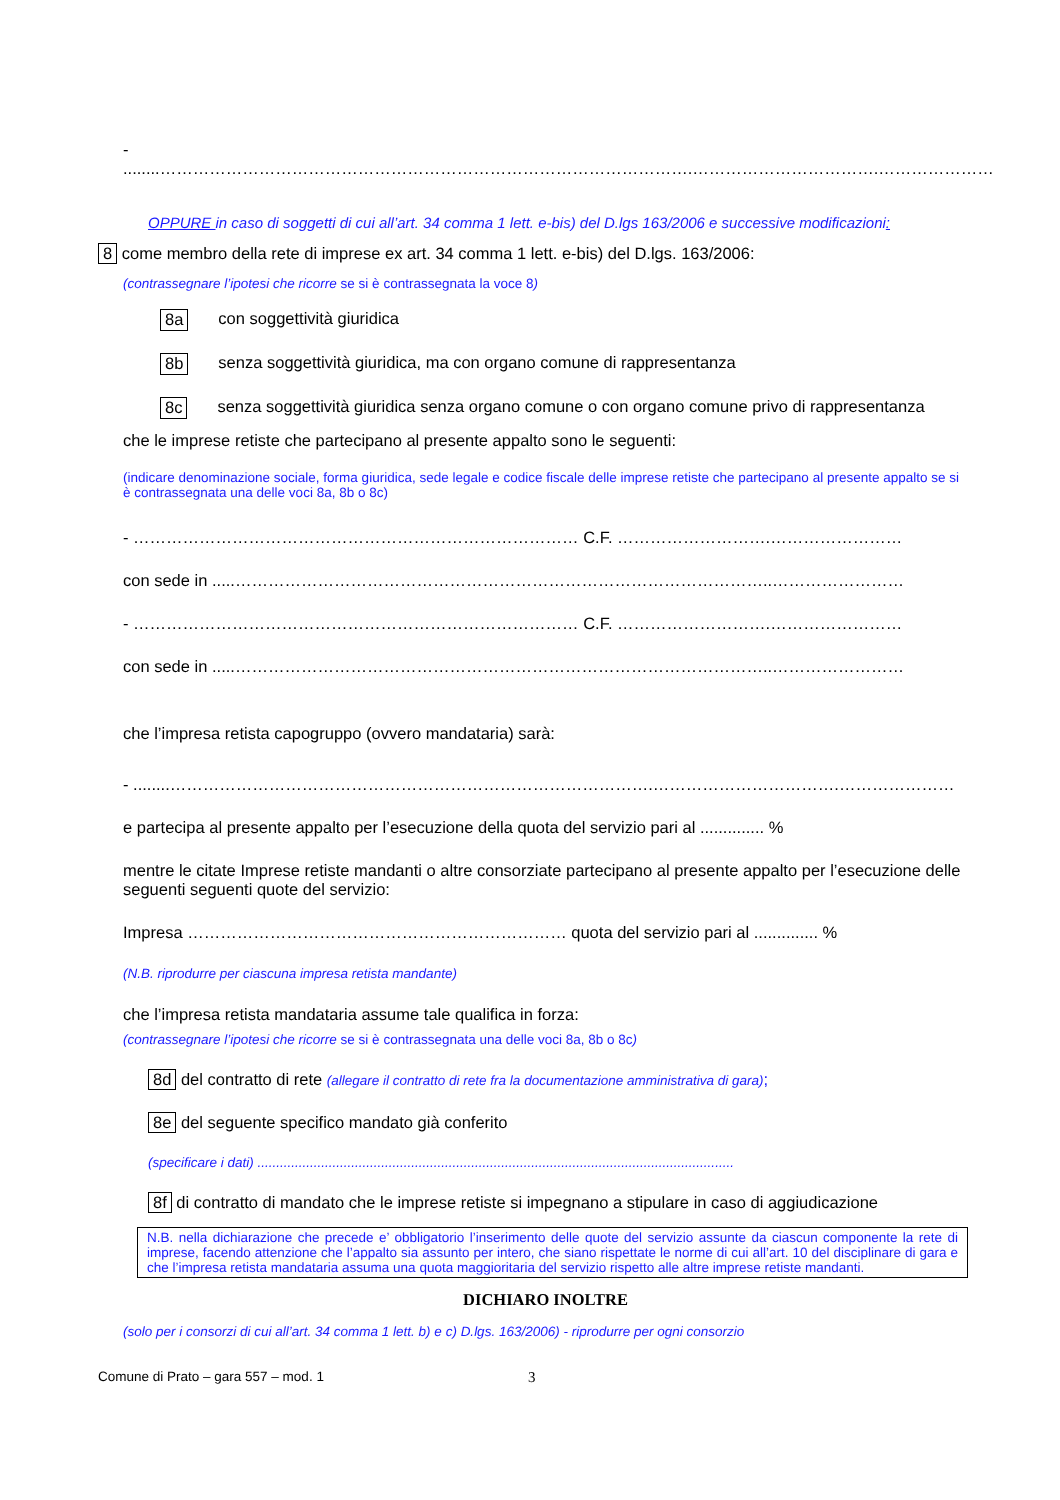- ........…………………………………………………………………………………….…………………………….…………………
OPPURE in caso di soggetti di cui all’art. 34 comma 1 lett. e-bis) del D.lgs 163/2006 e successive modificazioni:
8 come membro della rete di imprese ex art. 34 comma 1 lett. e-bis) del D.lgs. 163/2006:
(contrassegnare l’ipotesi che ricorre se si è contrassegnata la voce 8)
8a con soggettività giuridica
8b senza soggettività giuridica, ma con organo comune di rappresentanza
8c senza soggettività giuridica senza organo comune o con organo comune privo di rappresentanza
che le imprese retiste che partecipano al presente appalto sono le seguenti:
(indicare denominazione sociale, forma giuridica, sede legale e codice fiscale delle imprese retiste che partecipano al presente appalto se si è contrassegnata una delle voci 8a, 8b o 8c)
- ……………………………………………………………………… C.F. ……………………….……………………
con sede in .....……………………………………………………………………………………..……………………
- ……………………………………………………………………… C.F. ……………………….……………………
con sede in .....……………………………………………………………………………………..……………………
che l’impresa retista capogruppo (ovvero mandataria) sarà:
- ........…………………………………………………………………………….…………………………….…………………
e partecipa al presente appalto per l’esecuzione della quota del servizio pari al .............. %
mentre le citate Imprese retiste mandanti o altre consorziate partecipano al presente appalto per l’esecuzione delle seguenti seguenti quote del servizio:
Impresa …………………………………………………………… quota del servizio pari al .............. %
(N.B. riprodurre per ciascuna impresa retista mandante)
che l’impresa retista mandataria assume tale qualifica in forza:
(contrassegnare l’ipotesi che ricorre se si è contrassegnata una delle voci 8a, 8b o 8c)
8d del contratto di rete (allegare il contratto di rete fra la documentazione amministrativa di gara);
8e del seguente specifico mandato già conferito
(specificare i dati) ...............................................................................................................................
8f di contratto di mandato che le imprese retiste si impegnano a stipulare in caso di aggiudicazione
N.B. nella dichiarazione che precede e’ obbligatorio l’inserimento delle quote del servizio assunte da ciascun componente la rete di imprese, facendo attenzione che l’appalto sia assunto per intero, che siano rispettate le norme di cui all’art. 10 del disciplinare di gara e che l’impresa retista mandataria assuma una quota maggioritaria del servizio rispetto alle altre imprese retiste mandanti.
DICHIARO INOLTRE
(solo per i consorzi di cui all’art. 34 comma 1 lett. b) e c) D.lgs. 163/2006) - riprodurre per ogni consorzio
Comune di Prato – gara 557 – mod. 1 3